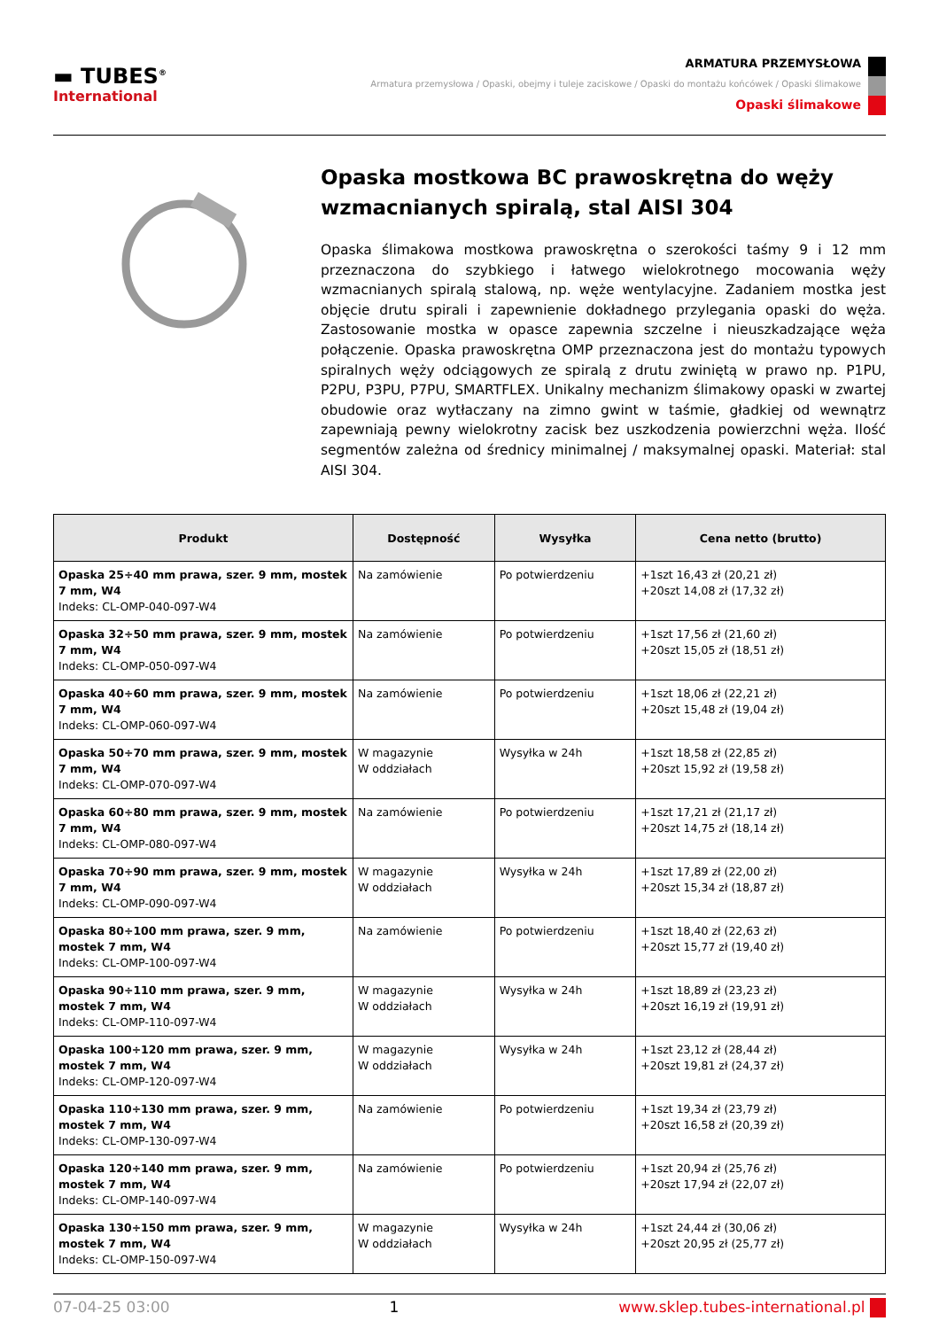▬ TUBES<sup>®</sup>
International
ARMATURA PRZEMYSŁOWA
Armatura przemysłowa / Opaski, obejmy i tuleje zaciskowe / Opaski do montażu końcówek / Opaski ślimakowe
Opaski ślimakowe
Opaska mostkowa BC prawoskrętna do węży wzmacnianych spiralą, stal AISI 304
Opaska ślimakowa mostkowa prawoskrętna o szerokości taśmy 9 i 12 mm przeznaczona do szybkiego i łatwego wielokrotnego mocowania węży wzmacnianych spiralą stalową, np. węże wentylacyjne. Zadaniem mostka jest objęcie drutu spirali i zapewnienie dokładnego przylegania opaski do węża. Zastosowanie mostka w opasce zapewnia szczelne i nieuszkadzające węża połączenie. Opaska prawoskrętna OMP przeznaczona jest do montażu typowych spiralnych węży odciągowych ze spiralą z drutu zwiniętą w prawo np. P1PU, P2PU, P3PU, P7PU, SMARTFLEX. Unikalny mechanizm ślimakowy opaski w zwartej obudowie oraz wytłaczany na zimno gwint w taśmie, gładkiej od wewnątrz zapewniają pewny wielokrotny zacisk bez uszkodzenia powierzchni węża. Ilość segmentów zależna od średnicy minimalnej / maksymalnej opaski. Materiał: stal AISI 304.
| Produkt | Dostępność | Wysyłka | Cena netto (brutto) |
| --- | --- | --- | --- |
| Opaska 25÷40 mm prawa, szer. 9 mm, mostek 7 mm, W4 Indeks: CL-OMP-040-097-W4 | Na zamówienie | Po potwierdzeniu | +1szt 16,43 zł (20,21 zł) +20szt 14,08 zł (17,32 zł) |
| Opaska 32÷50 mm prawa, szer. 9 mm, mostek 7 mm, W4 Indeks: CL-OMP-050-097-W4 | Na zamówienie | Po potwierdzeniu | +1szt 17,56 zł (21,60 zł) +20szt 15,05 zł (18,51 zł) |
| Opaska 40÷60 mm prawa, szer. 9 mm, mostek 7 mm, W4 Indeks: CL-OMP-060-097-W4 | Na zamówienie | Po potwierdzeniu | +1szt 18,06 zł (22,21 zł) +20szt 15,48 zł (19,04 zł) |
| Opaska 50÷70 mm prawa, szer. 9 mm, mostek 7 mm, W4 Indeks: CL-OMP-070-097-W4 | W magazynie W oddziałach | Wysyłka w 24h | +1szt 18,58 zł (22,85 zł) +20szt 15,92 zł (19,58 zł) |
| Opaska 60÷80 mm prawa, szer. 9 mm, mostek 7 mm, W4 Indeks: CL-OMP-080-097-W4 | Na zamówienie | Po potwierdzeniu | +1szt 17,21 zł (21,17 zł) +20szt 14,75 zł (18,14 zł) |
| Opaska 70÷90 mm prawa, szer. 9 mm, mostek 7 mm, W4 Indeks: CL-OMP-090-097-W4 | W magazynie W oddziałach | Wysyłka w 24h | +1szt 17,89 zł (22,00 zł) +20szt 15,34 zł (18,87 zł) |
| Opaska 80÷100 mm prawa, szer. 9 mm, mostek 7 mm, W4 Indeks: CL-OMP-100-097-W4 | Na zamówienie | Po potwierdzeniu | +1szt 18,40 zł (22,63 zł) +20szt 15,77 zł (19,40 zł) |
| Opaska 90÷110 mm prawa, szer. 9 mm, mostek 7 mm, W4 Indeks: CL-OMP-110-097-W4 | W magazynie W oddziałach | Wysyłka w 24h | +1szt 18,89 zł (23,23 zł) +20szt 16,19 zł (19,91 zł) |
| Opaska 100÷120 mm prawa, szer. 9 mm, mostek 7 mm, W4 Indeks: CL-OMP-120-097-W4 | W magazynie W oddziałach | Wysyłka w 24h | +1szt 23,12 zł (28,44 zł) +20szt 19,81 zł (24,37 zł) |
| Opaska 110÷130 mm prawa, szer. 9 mm, mostek 7 mm, W4 Indeks: CL-OMP-130-097-W4 | Na zamówienie | Po potwierdzeniu | +1szt 19,34 zł (23,79 zł) +20szt 16,58 zł (20,39 zł) |
| Opaska 120÷140 mm prawa, szer. 9 mm, mostek 7 mm, W4 Indeks: CL-OMP-140-097-W4 | Na zamówienie | Po potwierdzeniu | +1szt 20,94 zł (25,76 zł) +20szt 17,94 zł (22,07 zł) |
| Opaska 130÷150 mm prawa, szer. 9 mm, mostek 7 mm, W4 Indeks: CL-OMP-150-097-W4 | W magazynie W oddziałach | Wysyłka w 24h | +1szt 24,44 zł (30,06 zł) +20szt 20,95 zł (25,77 zł) |
07-04-25 03:00 1 www.sklep.tubes-international.pl